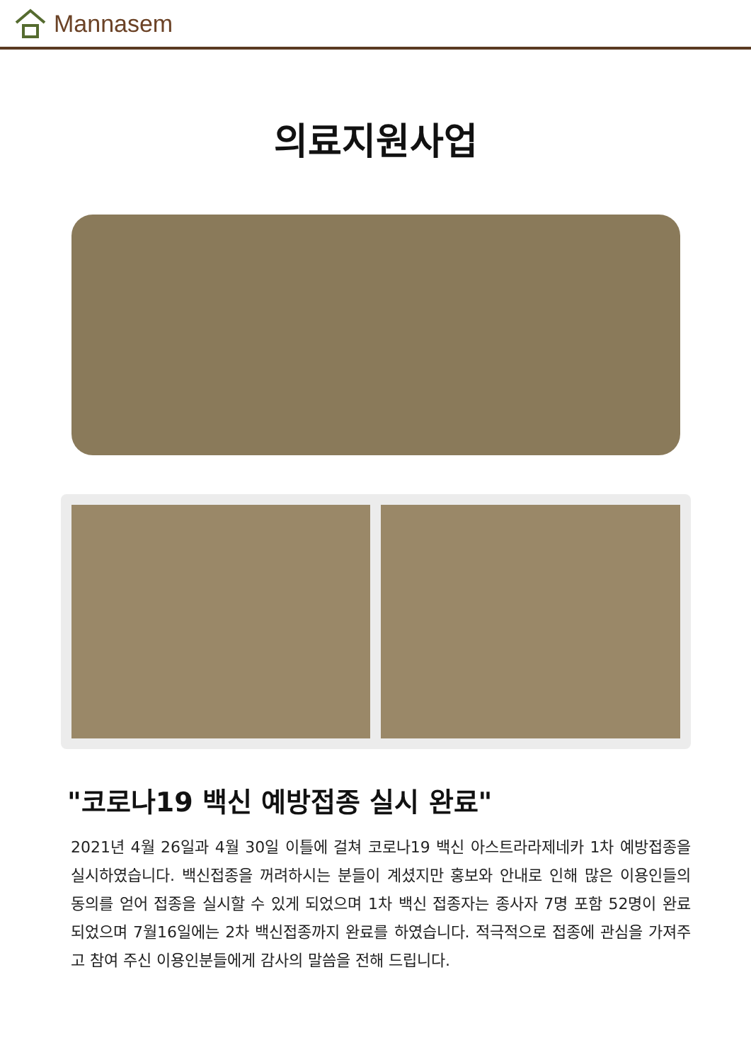Mannasem
의료지원사업
"코로나19 백신 예방접종 실시 완료"
2021년 4월 26일과 4월 30일 이틀에 걸쳐 코로나19 백신 아스트라라제네카 1차 예방접종을 실시하였습니다. 백신접종을 꺼려하시는 분들이 계셨지만 홍보와 안내로 인해 많은 이용인들의 동의를 얻어 접종을 실시할 수 있게 되었으며 1차 백신 접종자는 종사자 7명 포함 52명이 완료 되었으며 7월16일에는 2차 백신접종까지 완료를 하였습니다. 적극적으로 접종에 관심을 가져주고 참여 주신 이용인분들에게 감사의 말씀을 전해 드립니다.